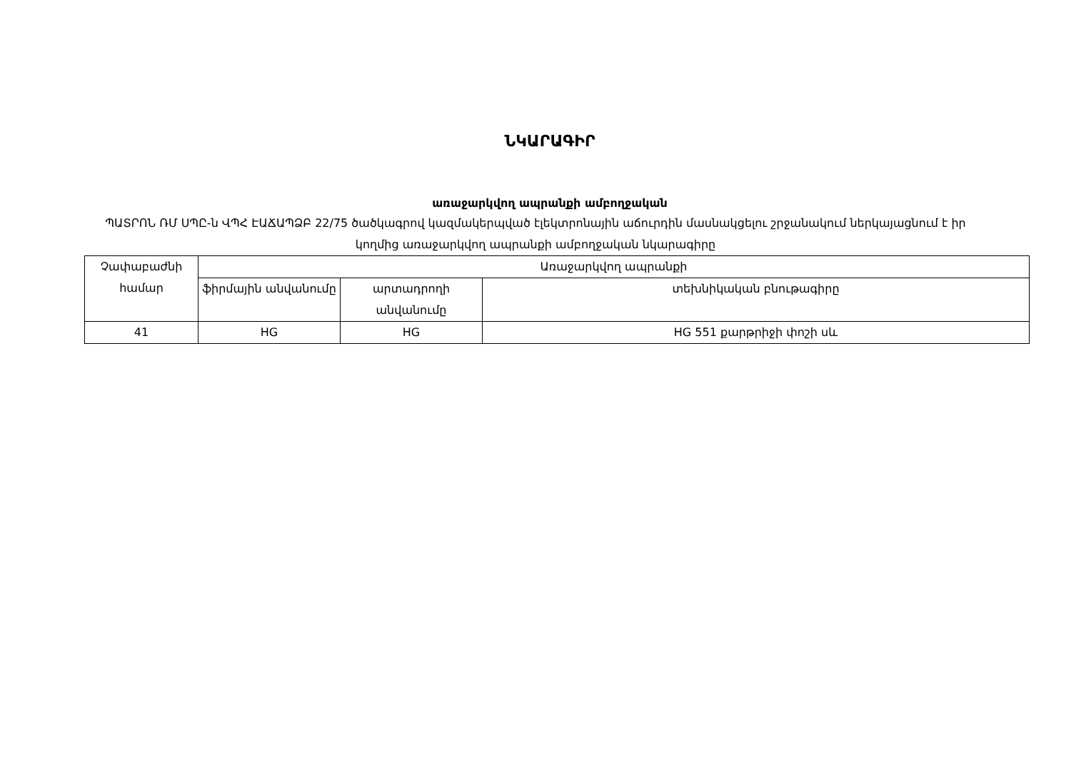ՆԿԱՐԱԳԻՐ
առաջարկվող ապրանքի ամբողջական
ՊԱՏՐՈՆ ՌՄ ՍՊԸ-ն ՎՊՀ ԷԱՃԱՊՁԲ 22/75 ծածկագրով կազմակերպված էլեկտրոնային աճուրդին մասնակցելու շրջանակում ներկայացնում է իր կողմից առաջարկվող ապրանքի ամբողջական նկարագիրը
| Չափաբաժնի համար | Առաջարկվող ապրանքի | | |
| --- | --- | --- | --- |
| | ֆիրմային անվանումը | արտադրողի անվանումը | տեխնիկական բնութագիրը |
| 41 | HG | HG | HG 551 քարթրիջի փոշի սև |